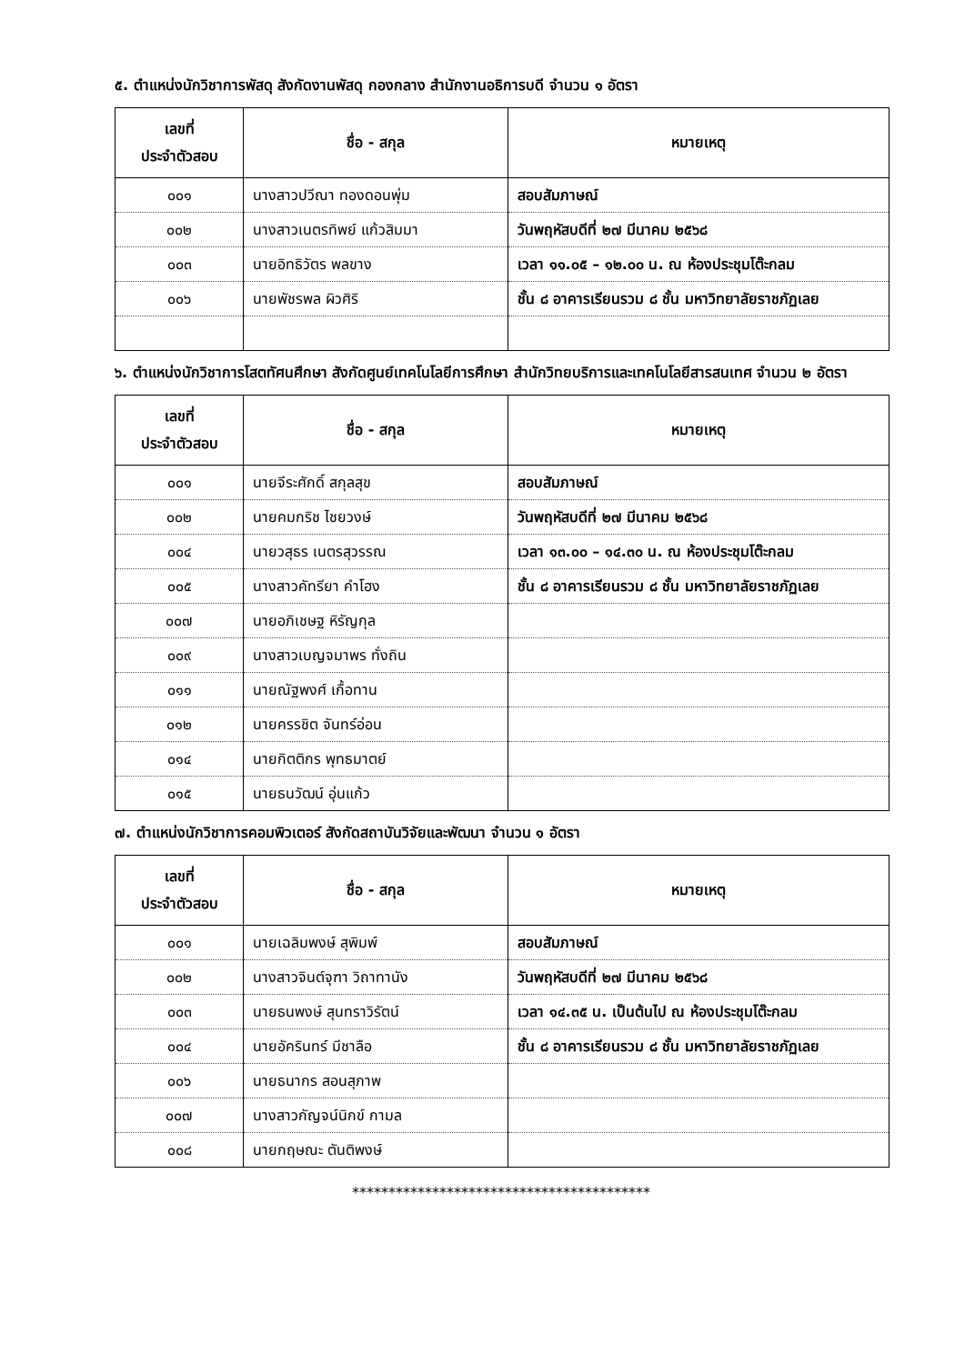๕. ตำแหน่งนักวิชาการพัสดุ สังกัดงานพัสดุ กองกลาง สำนักงานอธิการบดี จำนวน ๑ อัตรา
| เลขที่ ประจำตัวสอบ | ชื่อ - สกุล | หมายเหตุ |
| --- | --- | --- |
| ๐๐๑ | นางสาวปวีณา ทองดอนพุ่ม | สอบสัมภาษณ์ |
| ๐๐๒ | นางสาวเนตรทิพย์ แก้วสิมมา | วันพฤหัสบดีที่ ๒๗ มีนาคม ๒๕๖๘ |
| ๐๐๓ | นายอิทธิวัตร พลขาง | เวลา ๑๑.๐๕ – ๑๒.๐๐ น. ณ ห้องประชุมโต๊ะกลม |
| ๐๐๖ | นายพัชรพล ผิวศิริ | ชั้น ๘ อาคารเรียนรวม ๘ ชั้น มหาวิทยาลัยราชภัฏเลย |
๖. ตำแหน่งนักวิชาการโสตทัศนศึกษา สังกัดศูนย์เทคโนโลยีการศึกษา สำนักวิทยบริการและเทคโนโลยีสารสนเทศ จำนวน ๒ อัตรา
| เลขที่ ประจำตัวสอบ | ชื่อ - สกุล | หมายเหตุ |
| --- | --- | --- |
| ๐๐๑ | นายจีระศักดิ์ สกุลสุข | สอบสัมภาษณ์ |
| ๐๐๒ | นายคมกริช ไชยวงษ์ | วันพฤหัสบดีที่ ๒๗ มีนาคม ๒๕๖๘ |
| ๐๐๔ | นายวสุธร เนตรสุวรรณ | เวลา ๑๓.๐๐ – ๑๔.๓๐ น. ณ ห้องประชุมโต๊ะกลม |
| ๐๐๕ | นางสาวคัทรียา คำโฮง | ชั้น ๘ อาคารเรียนรวม ๘ ชั้น มหาวิทยาลัยราชภัฏเลย |
| ๐๐๗ | นายอภิเชษฐ หิรัญกุล | |
| ๐๐๙ | นางสาวเบญจมาพร ทั่งถิน | |
| ๐๑๑ | นายณัฐพงศ์ เกื้อทาน | |
| ๐๑๒ | นายครรชิต จันทร์อ่อน | |
| ๐๑๔ | นายกิตติกร พุทธมาตย์ | |
| ๐๑๕ | นายธนวัฒน์ อุ่นแก้ว | |
๗. ตำแหน่งนักวิชาการคอมพิวเตอร์ สังกัดสถาบันวิจัยและพัฒนา จำนวน ๑ อัตรา
| เลขที่ ประจำตัวสอบ | ชื่อ - สกุล | หมายเหตุ |
| --- | --- | --- |
| ๐๐๑ | นายเฉลิมพงษ์ สุพิมพ์ | สอบสัมภาษณ์ |
| ๐๐๒ | นางสาวจินต์จุฑา วิถาทานัง | วันพฤหัสบดีที่ ๒๗ มีนาคม ๒๕๖๘ |
| ๐๐๓ | นายธนพงษ์ สุนทราวิรัตน์ | เวลา ๑๔.๓๕ น. เป็นต้นไป ณ ห้องประชุมโต๊ะกลม |
| ๐๐๔ | นายอัครินทร์ มีชาลือ | ชั้น ๘ อาคารเรียนรวม ๘ ชั้น มหาวิทยาลัยราชภัฏเลย |
| ๐๐๖ | นายธนากร สอนสุภาพ | |
| ๐๐๗ | นางสาวกัญจน์นิกข์ กามล | |
| ๐๐๘ | นายกฤษณะ ตันติพงษ์ | |
*****************************************